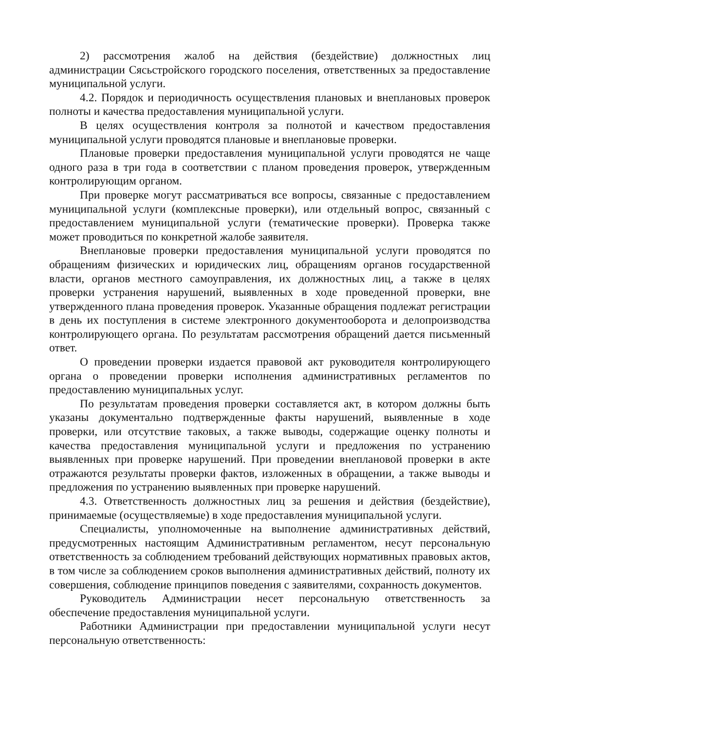2) рассмотрения жалоб на действия (бездействие) должностных лиц администрации Сясьстройского городского поселения, ответственных за предоставление муниципальной услуги.
4.2. Порядок и периодичность осуществления плановых и внеплановых проверок полноты и качества предоставления муниципальной услуги.
В целях осуществления контроля за полнотой и качеством предоставления муниципальной услуги проводятся плановые и внеплановые проверки.
Плановые проверки предоставления муниципальной услуги проводятся не чаще одного раза в три года в соответствии с планом проведения проверок, утвержденным контролирующим органом.
При проверке могут рассматриваться все вопросы, связанные с предоставлением муниципальной услуги (комплексные проверки), или отдельный вопрос, связанный с предоставлением муниципальной услуги (тематические проверки). Проверка также может проводиться по конкретной жалобе заявителя.
Внеплановые проверки предоставления муниципальной услуги проводятся по обращениям физических и юридических лиц, обращениям органов государственной власти, органов местного самоуправления, их должностных лиц, а также в целях проверки устранения нарушений, выявленных в ходе проведенной проверки, вне утвержденного плана проведения проверок. Указанные обращения подлежат регистрации в день их поступления в системе электронного документооборота и делопроизводства контролирующего органа. По результатам рассмотрения обращений дается письменный ответ.
О проведении проверки издается правовой акт руководителя контролирующего органа о проведении проверки исполнения административных регламентов по предоставлению муниципальных услуг.
По результатам проведения проверки составляется акт, в котором должны быть указаны документально подтвержденные факты нарушений, выявленные в ходе проверки, или отсутствие таковых, а также выводы, содержащие оценку полноты и качества предоставления муниципальной услуги и предложения по устранению выявленных при проверке нарушений. При проведении внеплановой проверки в акте отражаются результаты проверки фактов, изложенных в обращении, а также выводы и предложения по устранению выявленных при проверке нарушений.
4.3. Ответственность должностных лиц за решения и действия (бездействие), принимаемые (осуществляемые) в ходе предоставления муниципальной услуги.
Специалисты, уполномоченные на выполнение административных действий, предусмотренных настоящим Административным регламентом, несут персональную ответственность за соблюдением требований действующих нормативных правовых актов, в том числе за соблюдением сроков выполнения административных действий, полноту их совершения, соблюдение принципов поведения с заявителями, сохранность документов.
Руководитель Администрации несет персональную ответственность за обеспечение предоставления муниципальной услуги.
Работники Администрации при предоставлении муниципальной услуги несут персональную ответственность: